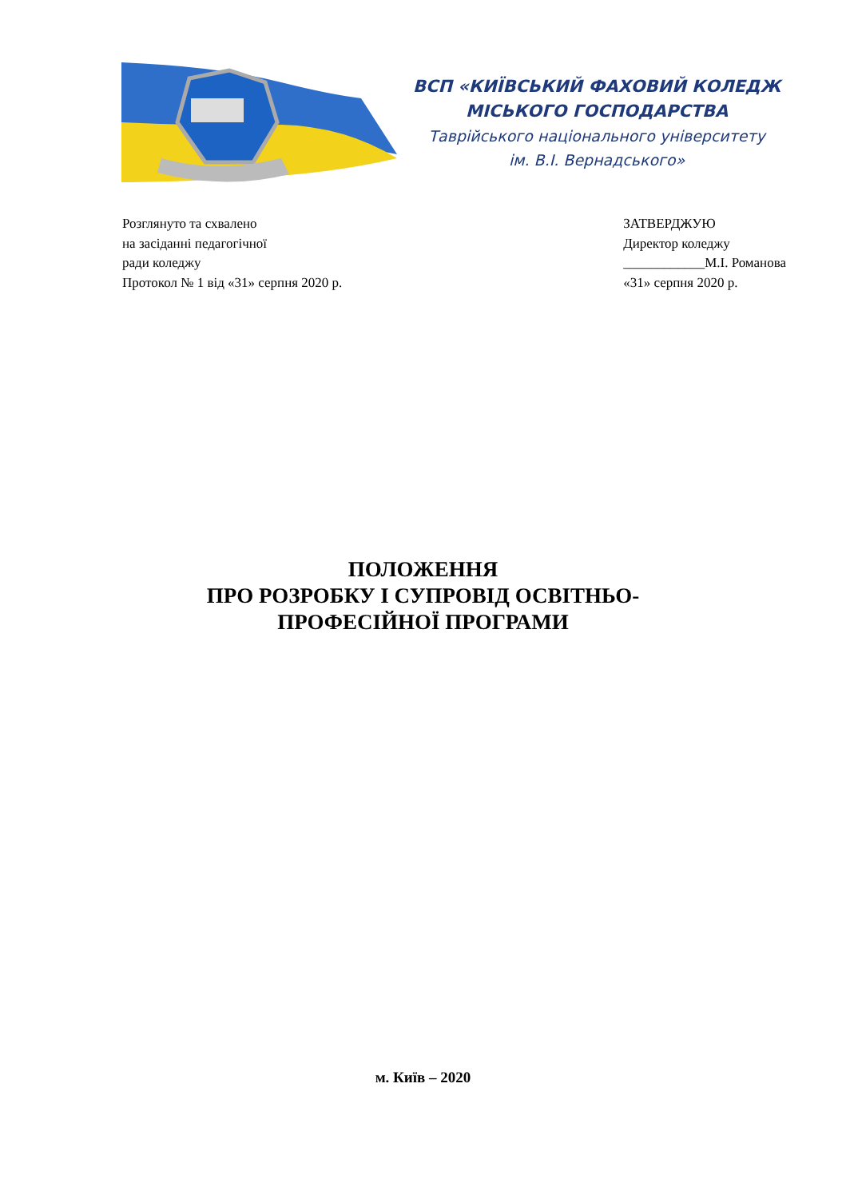ВСП «КИЇВСЬКИЙ ФАХОВИЙ КОЛЕДЖ
МІСЬКОГО ГОСПОДАРСТВА
Таврійського національного університету
ім. В.І. Вернадського»
Розглянуто та схвалено
на засіданні педагогічної
ради коледжу
Протокол № 1 від «31» серпня 2020 р.
ЗАТВЕРДЖУЮ
Директор коледжу
____________М.І. Романова
«31» серпня 2020 р.
ПОЛОЖЕННЯ
ПРО РОЗРОБКУ І СУПРОВІД ОСВІТНЬО-
ПРОФЕСІЙНОЇ ПРОГРАМИ
м. Київ – 2020